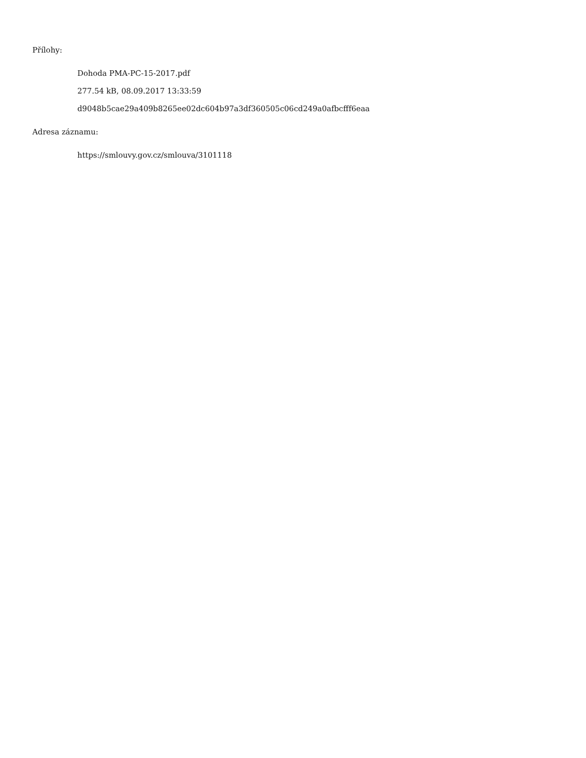Přílohy:
Dohoda PMA-PC-15-2017.pdf
277.54 kB, 08.09.2017 13:33:59
d9048b5cae29a409b8265ee02dc604b97a3df360505c06cd249a0afbcfff6eaa
Adresa záznamu:
https://smlouvy.gov.cz/smlouva/3101118